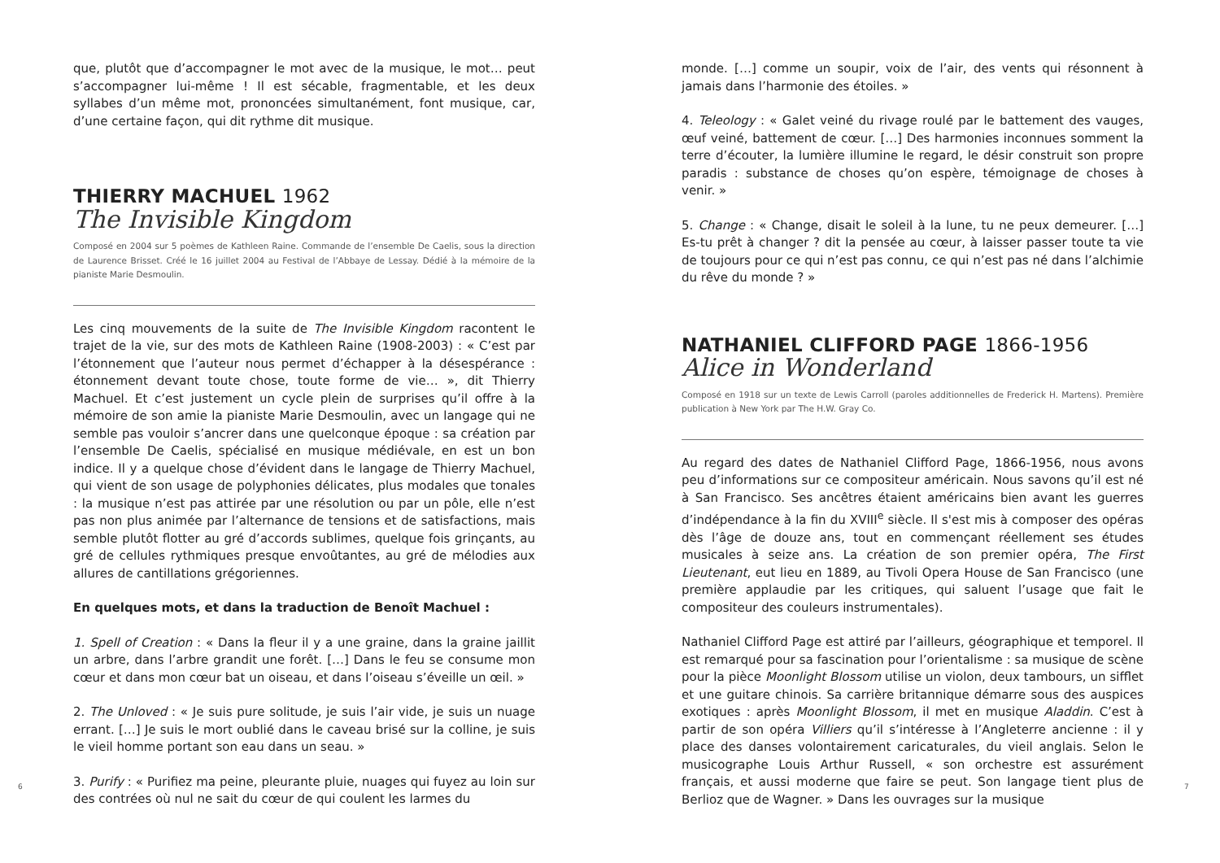6
que, plutôt que d’accompagner le mot avec de la musique, le mot… peut s’accompagner lui-même ! Il est sécable, fragmentable, et les deux syllabes d’un même mot, prononcées simultanément, font musique, car, d’une certaine façon, qui dit rythme dit musique.
THIERRY MACHUEL 1962
The Invisible Kingdom
Composé en 2004 sur 5 poèmes de Kathleen Raine. Commande de l’ensemble De Caelis, sous la direction de Laurence Brisset. Créé le 16 juillet 2004 au Festival de l’Abbaye de Lessay. Dédié à la mémoire de la pianiste Marie Desmoulin.
Les cinq mouvements de la suite de The Invisible Kingdom racontent le trajet de la vie, sur des mots de Kathleen Raine (1908-2003) : « C’est par l’étonnement que l’auteur nous permet d’échapper à la désespérance : étonnement devant toute chose, toute forme de vie… », dit Thierry Machuel. Et c’est justement un cycle plein de surprises qu’il offre à la mémoire de son amie la pianiste Marie Desmoulin, avec un langage qui ne semble pas vouloir s’ancrer dans une quelconque époque : sa création par l’ensemble De Caelis, spécialisé en musique médiévale, en est un bon indice. Il y a quelque chose d’évident dans le langage de Thierry Machuel, qui vient de son usage de polyphonies délicates, plus modales que tonales : la musique n’est pas attirée par une résolution ou par un pôle, elle n’est pas non plus animée par l’alternance de tensions et de satisfactions, mais semble plutôt flotter au gré d’accords sublimes, quelque fois grinçants, au gré de cellules rythmiques presque envoûtantes, au gré de mélodies aux allures de cantillations grégoriennes.
En quelques mots, et dans la traduction de Benoît Machuel :
1. Spell of Creation : « Dans la fleur il y a une graine, dans la graine jaillit un arbre, dans l’arbre grandit une forêt. […] Dans le feu se consume mon cœur et dans mon cœur bat un oiseau, et dans l’oiseau s’éveille un œil. »
2. The Unloved : « Je suis pure solitude, je suis l’air vide, je suis un nuage errant. […] Je suis le mort oublié dans le caveau brisé sur la colline, je suis le vieil homme portant son eau dans un seau. »
3. Purify : « Purifiez ma peine, pleurante pluie, nuages qui fuyez au loin sur des contrées où nul ne sait du cœur de qui coulent les larmes du
monde. […] comme un soupir, voix de l’air, des vents qui résonnent à jamais dans l’harmonie des étoiles. »
4. Teleology : « Galet veiné du rivage roulé par le battement des vauges, œuf veiné, battement de cœur. […] Des harmonies inconnues somment la terre d’écouter, la lumière illumine le regard, le désir construit son propre paradis : substance de choses qu’on espère, témoignage de choses à venir. »
5. Change : « Change, disait le soleil à la lune, tu ne peux demeurer. […] Es-tu prêt à changer ? dit la pensée au cœur, à laisser passer toute ta vie de toujours pour ce qui n’est pas connu, ce qui n’est pas né dans l’alchimie du rêve du monde ? »
NATHANIEL CLIFFORD PAGE 1866-1956
Alice in Wonderland
Composé en 1918 sur un texte de Lewis Carroll (paroles additionnelles de Frederick H. Martens). Première publication à New York par The H.W. Gray Co.
Au regard des dates de Nathaniel Clifford Page, 1866-1956, nous avons peu d’informations sur ce compositeur américain. Nous savons qu’il est né à San Francisco. Ses ancêtres étaient américains bien avant les guerres d’indépendance à la fin du XVIII<sup>e</sup> siècle. Il s'est mis à composer des opéras dès l’âge de douze ans, tout en commençant réellement ses études musicales à seize ans. La création de son premier opéra, The First Lieutenant, eut lieu en 1889, au Tivoli Opera House de San Francisco (une première applaudie par les critiques, qui saluent l’usage que fait le compositeur des couleurs instrumentales).
Nathaniel Clifford Page est attiré par l’ailleurs, géographique et temporel. Il est remarqué pour sa fascination pour l’orientalisme : sa musique de scène pour la pièce Moonlight Blossom utilise un violon, deux tambours, un sifflet et une guitare chinois. Sa carrière britannique démarre sous des auspices exotiques : après Moonlight Blossom, il met en musique Aladdin. C’est à partir de son opéra Villiers qu’il s’intéresse à l’Angleterre ancienne : il y place des danses volontairement caricaturales, du vieil anglais. Selon le musicographe Louis Arthur Russell, « son orchestre est assurément français, et aussi moderne que faire se peut. Son langage tient plus de Berlioz que de Wagner. » Dans les ouvrages sur la musique
7